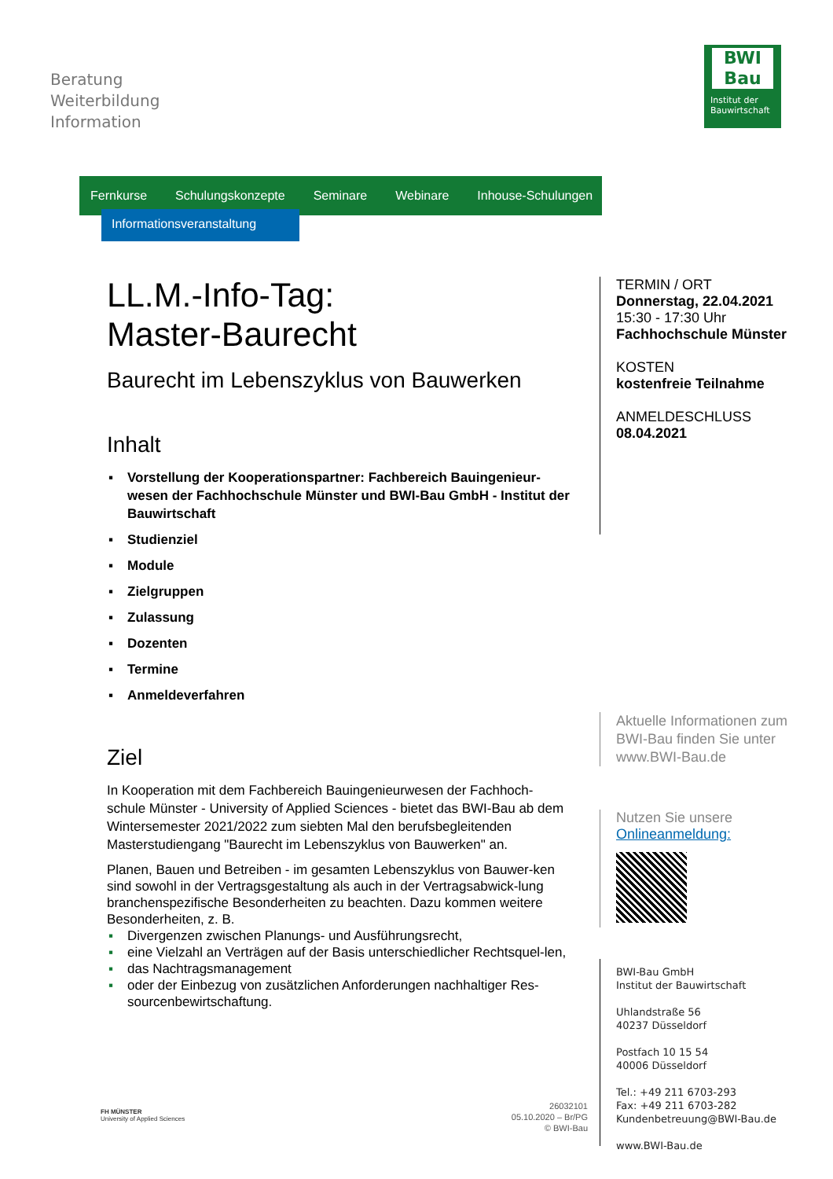Beratung
Weiterbildung
Information
BWI
Bau
Institut der Bauwirtschaft
Fernkurse Schulungskonzepte Seminare Webinare Inhouse-Schulungen
Informationsveranstaltung
LL.M.-Info-Tag:
Master-Baurecht
Baurecht im Lebenszyklus von Bauwerken
Inhalt
▪ Vorstellung der Kooperationspartner: Fachbereich Bauingenieur-wesen der Fachhochschule Münster und BWI-Bau GmbH - Institut der Bauwirtschaft
▪ Studienziel
▪ Module
▪ Zielgruppen
▪ Zulassung
▪ Dozenten
▪ Termine
▪ Anmeldeverfahren
Ziel
In Kooperation mit dem Fachbereich Bauingenieurwesen der Fachhoch-schule Münster - University of Applied Sciences - bietet das BWI-Bau ab dem Wintersemester 2021/2022 zum siebten Mal den berufsbegleitenden Masterstudiengang "Baurecht im Lebenszyklus von Bauwerken" an.
Planen, Bauen und Betreiben - im gesamten Lebenszyklus von Bauwer-ken sind sowohl in der Vertragsgestaltung als auch in der Vertragsabwick-lung branchenspezifische Besonderheiten zu beachten. Dazu kommen weitere Besonderheiten, z. B.
▪ Divergenzen zwischen Planungs- und Ausführungsrecht,
▪ eine Vielzahl an Verträgen auf der Basis unterschiedlicher Rechtsquel-len,
▪ das Nachtragsmanagement
▪ oder der Einbezug von zusätzlichen Anforderungen nachhaltiger Res-sourcenbewirtschaftung.
TERMIN / ORT
Donnerstag, 22.04.2021
15:30 - 17:30 Uhr
Fachhochschule Münster
KOSTEN
kostenfreie Teilnahme
ANMELDESCHLUSS
08.04.2021
Aktuelle Informationen zum
BWI-Bau finden Sie unter
www.BWI-Bau.de
Nutzen Sie unsere
Onlineanmeldung:
BWI-Bau GmbH
Institut der Bauwirtschaft
Uhlandstraße 56
40237 Düsseldorf
Postfach 10 15 54
40006 Düsseldorf
Tel.: +49 211 6703-293
Fax: +49 211 6703-282
Kundenbetreuung@BWI-Bau.de
www.BWI-Bau.de
FH MÜNSTER
University of Applied Sciences
26032101
05.10.2020 – Br/PG
© BWI-Bau